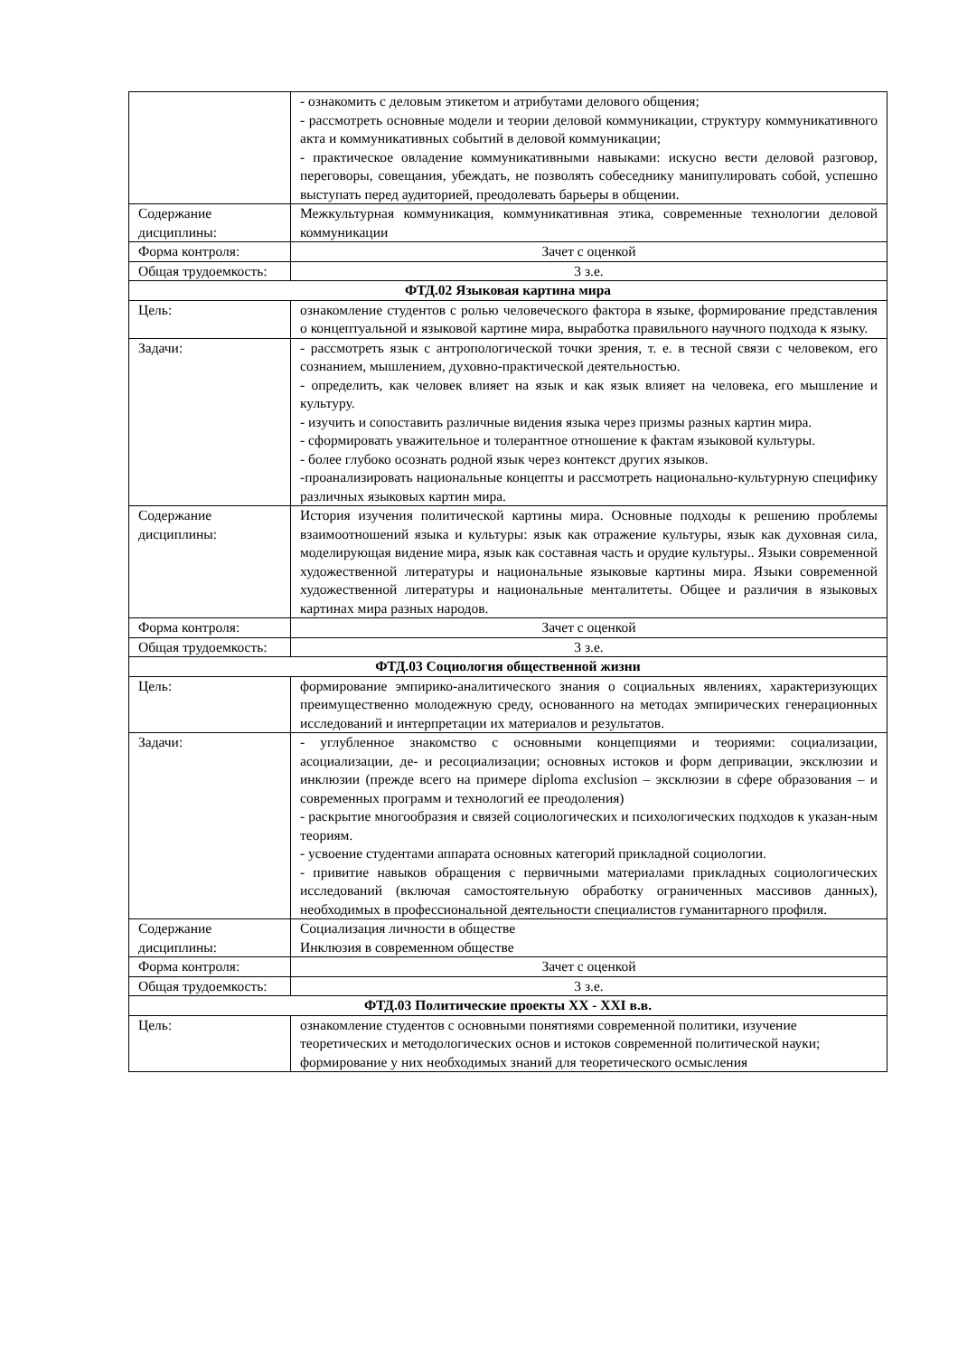| | - ознакомить с деловым этикетом и атрибутами делового общения; - рассмотреть основные модели и теории деловой коммуникации, структуру коммуникативного акта и коммуникативных событий в деловой коммуникации; - практическое овладение коммуникативными навыками: искусно вести деловой разговор, переговоры, совещания, убеждать, не позволять собеседнику манипулировать собой, успешно выступать перед аудиторией, преодолевать барьеры в общении. |
| Содержание дисциплины: | Межкультурная коммуникация, коммуникативная этика, современные технологии деловой коммуникации |
| Форма контроля: | Зачет с оценкой |
| Общая трудоемкость: | 3 з.е. |
| ФТД.02 Языковая картина мира | |
| Цель: | ознакомление студентов с ролью человеческого фактора в языке, формирование представления о концептуальной и языковой картине мира, выработка правильного научного подхода к языку. |
| Задачи: | - рассмотреть язык с антропологической точки зрения, т. е. в тесной связи с человеком, его сознанием, мышлением, духовно-практической деятельностью. - определить, как человек влияет на язык и как язык влияет на человека, его мышление и культуру. - изучить и сопоставить различные видения языка через призмы разных картин мира. - сформировать уважительное и толерантное отношение к фактам языковой культуры. - более глубоко осознать родной язык через контекст других языков. -проанализировать национальные концепты и рассмотреть национально-культурную специфику различных языковых картин мира. |
| Содержание дисциплины: | История изучения политической картины мира. Основные подходы к решению проблемы взаимоотношений языка и культуры: язык как отражение культуры, язык как духовная сила, моделирующая видение мира, язык как составная часть и орудие культуры.. Языки современной художественной литературы и национальные языковые картины мира. Языки современной художественной литературы и национальные менталитеты. Общее и различия в языковых картинах мира разных народов. |
| Форма контроля: | Зачет с оценкой |
| Общая трудоемкость: | 3 з.е. |
| ФТД.03 Социология общественной жизни | |
| Цель: | формирование эмпирико-аналитического знания о социальных явлениях, характеризующих преимущественно молодежную среду, основанного на методах эмпирических генерационных исследований и интерпретации их материалов и результатов. |
| Задачи: | - углубленное знакомство с основными концепциями и теориями: социализации, асоциализации, де- и ресоциализации; основных истоков и форм депривации, эксклюзии и инклюзии (прежде всего на примере diploma exclusion – эксклюзии в сфере образования – и современных программ и технологий ее преодоления) - раскрытие многообразия и связей социологических и психологических подходов к указан-ным теориям. - усвоение студентами аппарата основных категорий прикладной социологии. - привитие навыков обращения с первичными материалами прикладных социологических исследований (включая самостоятельную обработку ограниченных массивов данных), необходимых в профессиональной деятельности специалистов гуманитарного профиля. |
| Содержание дисциплины: | Социализация личности в обществе Инклюзия в современном обществе |
| Форма контроля: | Зачет с оценкой |
| Общая трудоемкость: | 3 з.е. |
| ФТД.03 Политические проекты XX - XXI в.в. | |
| Цель: | ознакомление студентов с основными понятиями современной политики, изучение теоретических и методологических основ и истоков современной политической науки; формирование у них необходимых знаний для теоретического осмысления |